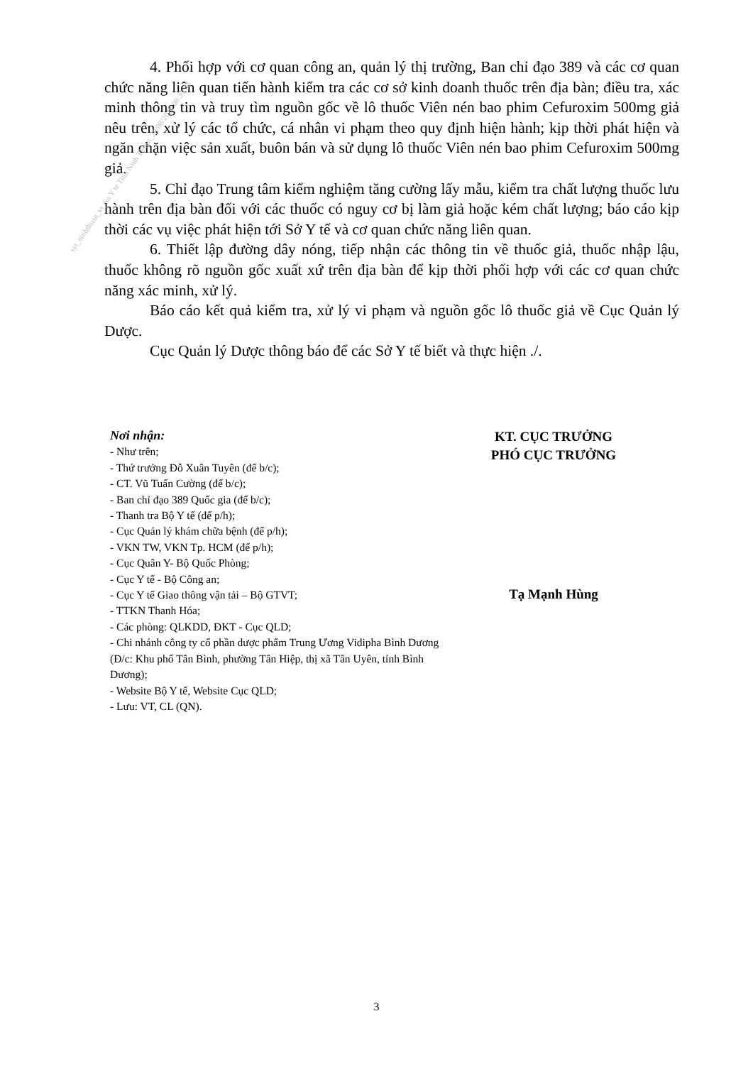4. Phối hợp với cơ quan công an, quản lý thị trường, Ban chỉ đạo 389 và các cơ quan chức năng liên quan tiến hành kiểm tra các cơ sở kinh doanh thuốc trên địa bàn; điều tra, xác minh thông tin và truy tìm nguồn gốc về lô thuốc Viên nén bao phim Cefuroxim 500mg giả nêu trên, xử lý các tổ chức, cá nhân vi phạm theo quy định hiện hành; kịp thời phát hiện và ngăn chặn việc sản xuất, buôn bán và sử dụng lô thuốc Viên nén bao phim Cefuroxim 500mg giả.
5. Chỉ đạo Trung tâm kiểm nghiệm tăng cường lấy mẫu, kiểm tra chất lượng thuốc lưu hành trên địa bàn đối với các thuốc có nguy cơ bị làm giả hoặc kém chất lượng; báo cáo kịp thời các vụ việc phát hiện tới Sở Y tế và cơ quan chức năng liên quan.
6. Thiết lập đường dây nóng, tiếp nhận các thông tin về thuốc giả, thuốc nhập lậu, thuốc không rõ nguồn gốc xuất xứ trên địa bàn để kịp thời phối hợp với các cơ quan chức năng xác minh, xử lý.
Báo cáo kết quả kiểm tra, xử lý vi phạm và nguồn gốc lô thuốc giả về Cục Quản lý Dược.
Cục Quản lý Dược thông báo để các Sở Y tế biết và thực hiện ./.
syt_ninhthuan_vt_So Y te Tinh Ninh Thuan_29/08/2018 08:35:43
Nơi nhận:
- Như trên;
- Thứ trưởng Đỗ Xuân Tuyên (để b/c);
- CT. Vũ Tuấn Cường (để b/c);
- Ban chỉ đạo 389 Quốc gia (để b/c);
- Thanh tra Bộ Y tế (để p/h);
- Cục Quản lý khám chữa bệnh (để p/h);
- VKN TW, VKN Tp. HCM (để p/h);
- Cục Quân Y- Bộ Quốc Phòng;
- Cục Y tế - Bộ Công an;
- Cục Y tế Giao thông vận tải – Bộ GTVT;
- TTKN Thanh Hóa;
- Các phòng: QLKDD, ĐKT - Cục QLD;
- Chi nhánh công ty cổ phần dược phẩm Trung Ương Vidipha Bình Dương (Đ/c: Khu phố Tân Bình, phường Tân Hiệp, thị xã Tân Uyên, tỉnh Bình Dương);
- Website Bộ Y tế, Website Cục QLD;
- Lưu: VT, CL (QN).
KT. CỤC TRƯỞNG
PHÓ CỤC TRƯỞNG
Tạ Mạnh Hùng
3